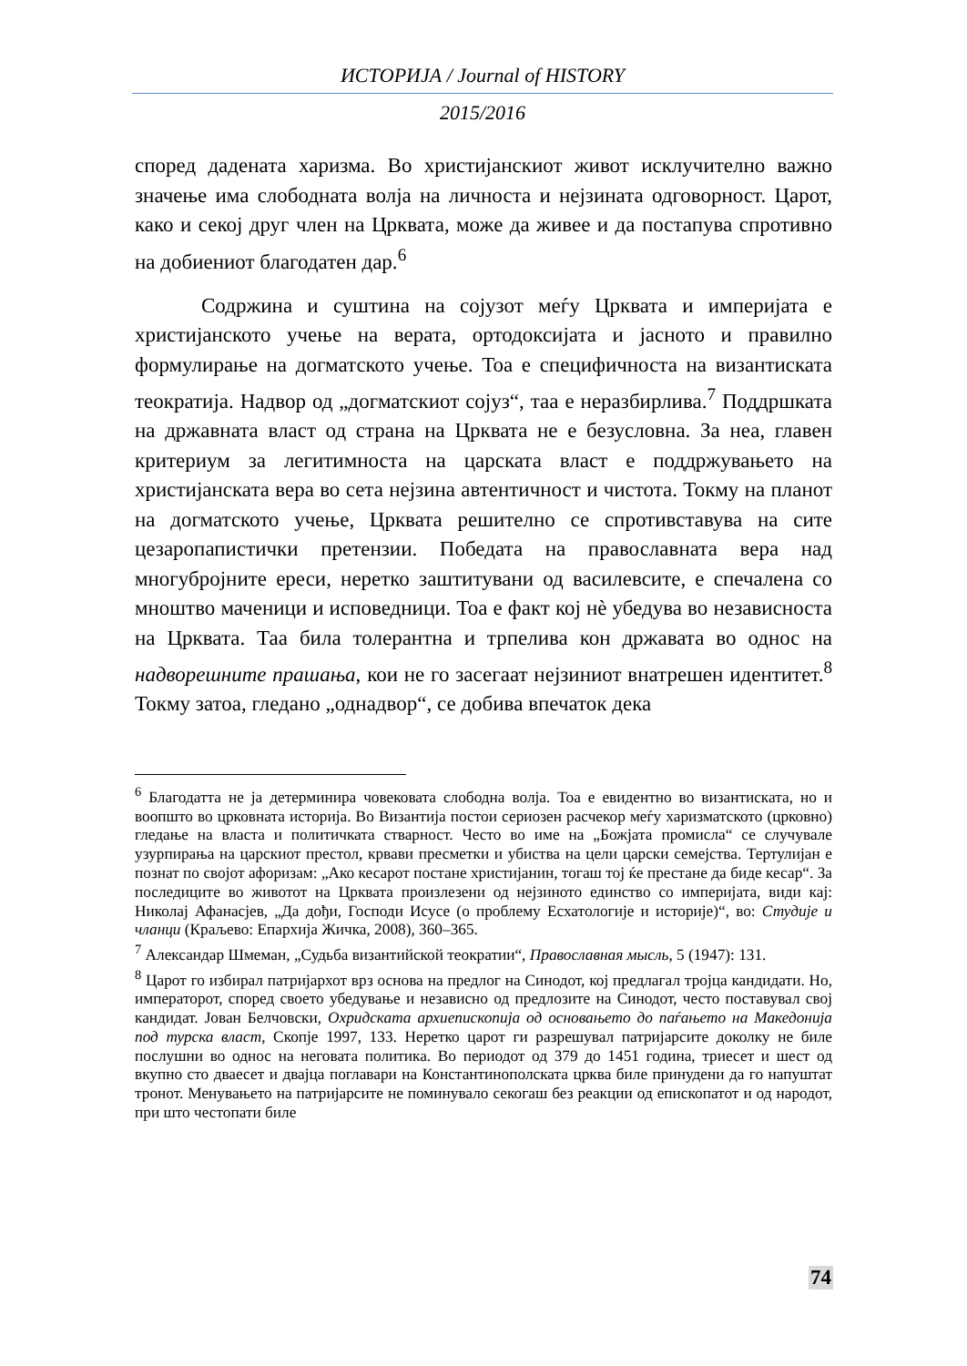ИСТОРИЈА / Journal of HISTORY
2015/2016
според дадената харизма. Во христијанскиот живот исклучително важно значење има слободната волја на личноста и нејзината одговорност. Царот, како и секој друг член на Црквата, може да живее и да постапува спротивно на добиениот благодатен дар.<sup>6</sup>
Содржина и суштина на сојузот меѓу Црквата и империјата е христијанското учење на верата, ортодоксијата и јасното и правилно формулирање на догматското учење. Тоа е специфичноста на византиската теократија. Надвор од „догматскиот сојуз“, таа е неразбирлива.<sup>7</sup> Поддршката на државната власт од страна на Црквата не е безусловна. За неа, главен критериум за легитимноста на царската власт е поддржувањето на христијанската вера во сета нејзина автентичност и чистота. Токму на планот на догматското учење, Црквата решително се спротивставува на сите цезаропапистички претензии. Победата на православната вера над многубројните ереси, неретко заштитувани од василевсите, е спечалена со мноштво маченици и исповедници. Тоа е факт кој нѐ убедува во независноста на Црквата. Таа била толерантна и трпелива кон државата во однос на надворешните прашања, кои не го засегаат нејзиниот внатрешен идентитет.<sup>8</sup> Токму затоа, гледано „однадвор“, се добива впечаток дека
<sup>6</sup> Благодатта не ја детерминира човековата слободна волја. Тоа е евидентно во византиската, но и воопшто во црковната историја. Во Византија постои сериозен расчекор меѓу харизматското (црковно) гледање на власта и политичката стварност. Често во име на „Божјата промисла“ се случувале узурпирања на царскиот престол, крвави пресметки и убиства на цели царски семејства. Тертулијан е познат по својот афоризам: „Ако кесарот постане христијанин, тогаш тој ќе престане да биде кесар“. За последиците во животот на Црквата произлезени од нејзиното единство со империјата, види кај: Николај Афанасјев, „Да дођи, Господи Исусе (о проблему Есхатологије и историје)“, во: Студије и чланци (Краљево: Епархија Жичка, 2008), 360–365.
<sup>7</sup> Александар Шмеман, „Судьба византийской теократии“, Православная мысль, 5 (1947): 131.
<sup>8</sup> Царот го избирал патријархот врз основа на предлог на Синодот, кој предлагал тројца кандидати. Но, императорот, според своето убедување и независно од предлозите на Синодот, често поставувал свој кандидат. Јован Белчовски, Охридската архиепископија од основањето до паѓањето на Македонија под турска власт, Скопје 1997, 133. Неретко царот ги разрешувал патријарсите доколку не биле послушни во однос на неговата политика. Во периодот од 379 до 1451 година, триесет и шест од вкупно сто дваесет и двајца поглавари на Константинополската црква биле принудени да го напуштат тронот. Менувањето на патријарсите не поминувало секогаш без реакции од епископатот и од народот, при што честопати биле
74